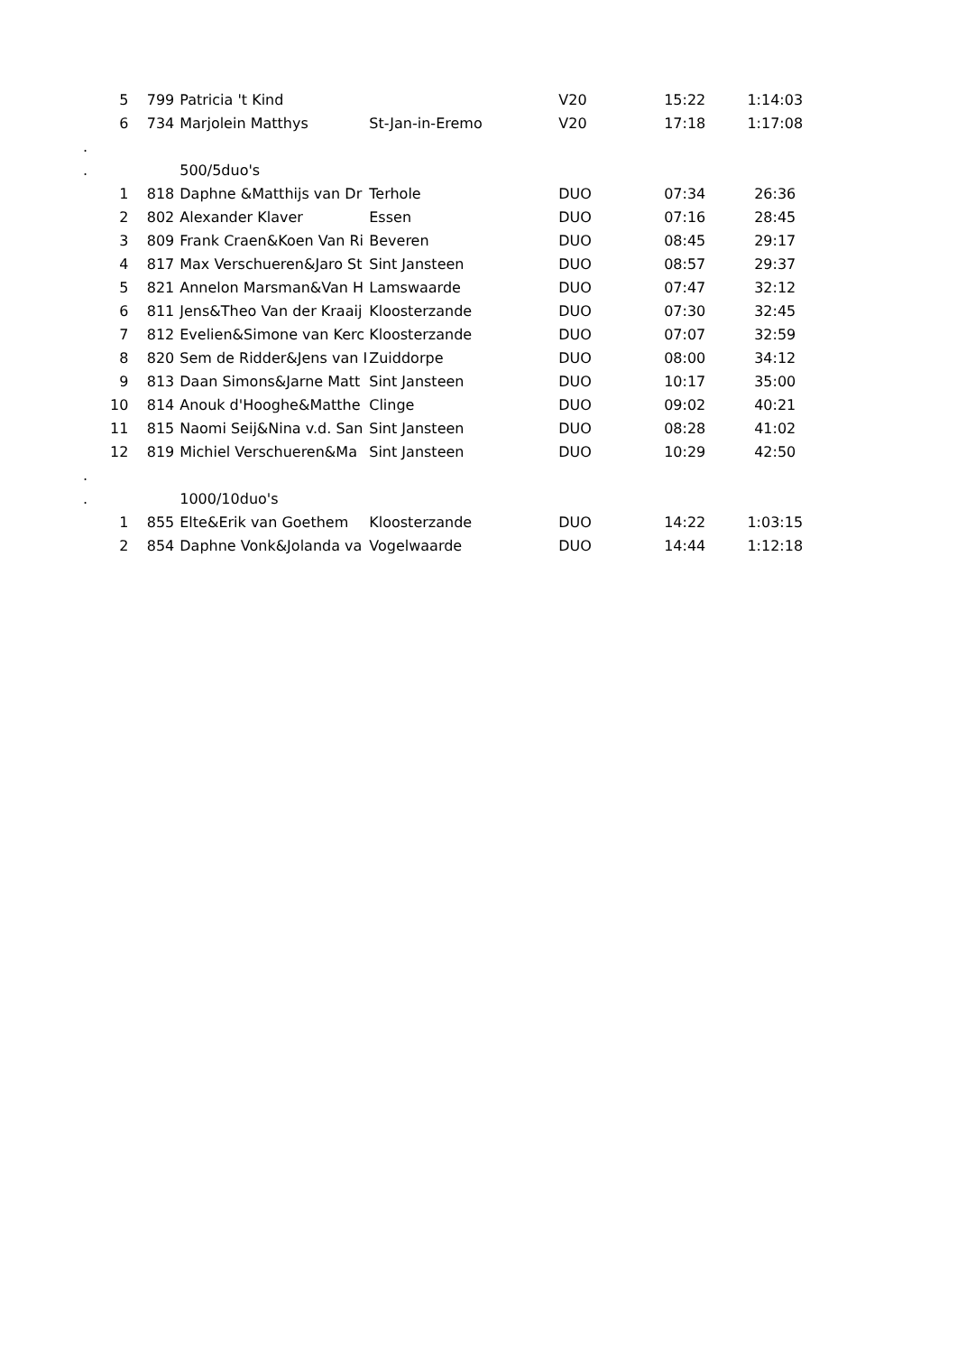| | 5 799 | Patricia 't Kind | | V20 | 15:22 | 1:14:03 |
| | 6 734 | Marjolein Matthys | St-Jan-in-Eremo | V20 | 17:18 | 1:17:08 |
| . | | | | | | |
| . | | 500/5duo's | | | | |
| | 1 818 | Daphne &Matthijs van Dr | Terhole | DUO | 07:34 | 26:36 |
| | 2 802 | Alexander Klaver | Essen | DUO | 07:16 | 28:45 |
| | 3 809 | Frank Craen&Koen Van Ri | Beveren | DUO | 08:45 | 29:17 |
| | 4 817 | Max Verschueren&Jaro St | Sint Jansteen | DUO | 08:57 | 29:37 |
| | 5 821 | Annelon Marsman&Van H | Lamswaarde | DUO | 07:47 | 32:12 |
| | 6 811 | Jens&Theo Van der Kraaij | Kloosterzande | DUO | 07:30 | 32:45 |
| | 7 812 | Evelien&Simone van Kerc | Kloosterzande | DUO | 07:07 | 32:59 |
| | 8 820 | Sem de Ridder&Jens van I | Zuiddorpe | DUO | 08:00 | 34:12 |
| | 9 813 | Daan Simons&Jarne Matt | Sint Jansteen | DUO | 10:17 | 35:00 |
| | 10 814 | Anouk d'Hooghe&Matthe | Clinge | DUO | 09:02 | 40:21 |
| | 11 815 | Naomi Seij&Nina v.d. San | Sint Jansteen | DUO | 08:28 | 41:02 |
| | 12 819 | Michiel Verschueren&Ma | Sint Jansteen | DUO | 10:29 | 42:50 |
| . | | | | | | |
| . | | 1000/10duo's | | | | |
| | 1 855 | Elte&Erik van Goethem | Kloosterzande | DUO | 14:22 | 1:03:15 |
| | 2 854 | Daphne Vonk&Jolanda va | Vogelwaarde | DUO | 14:44 | 1:12:18 |